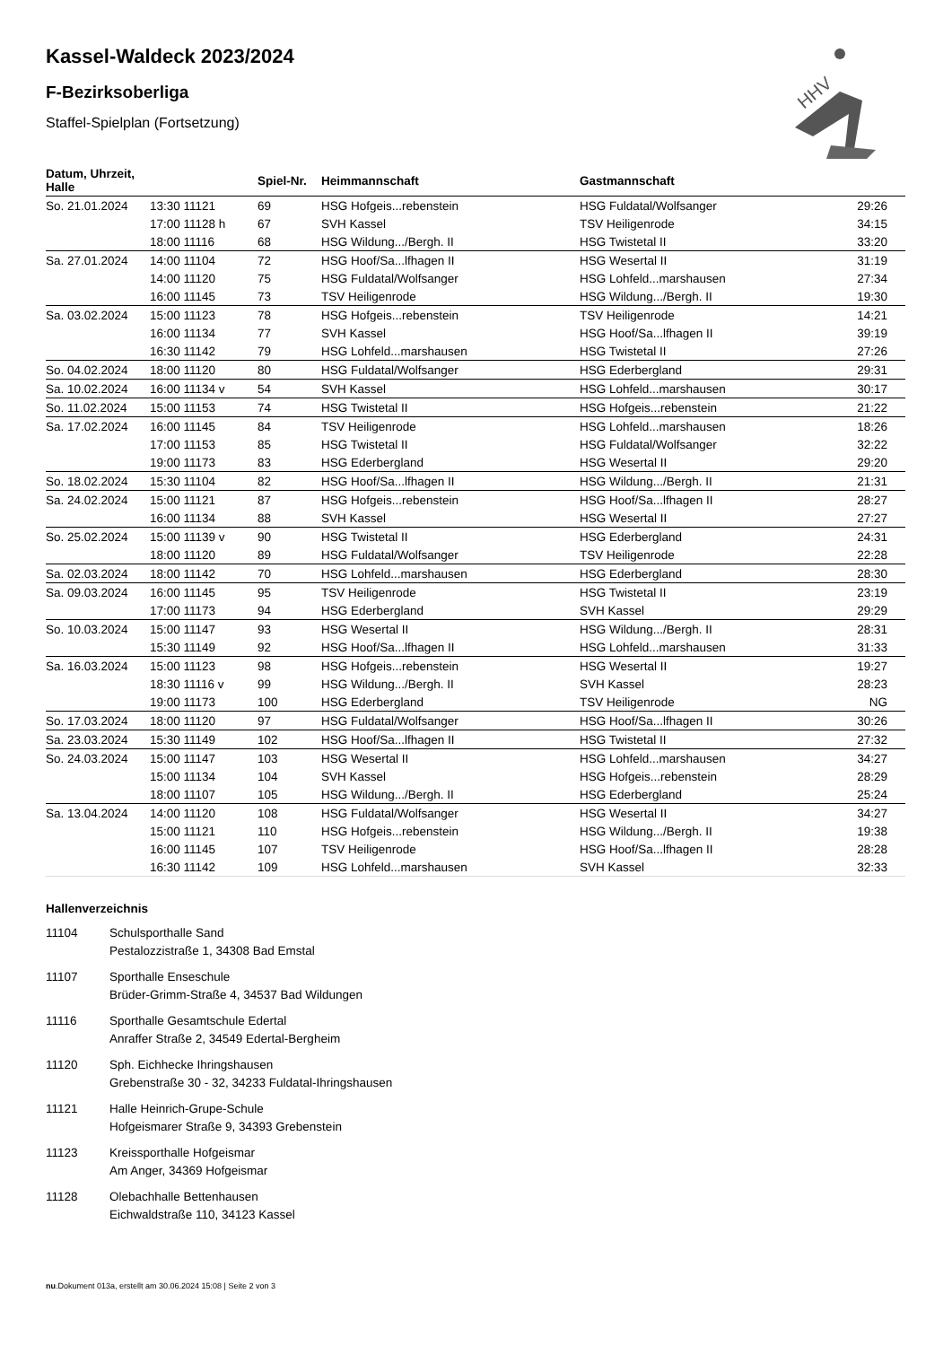HHV
Kassel-Waldeck 2023/2024
F-Bezirksoberliga
Staffel-Spielplan (Fortsetzung)
| Datum, Uhrzeit, Halle | | Spiel-Nr. | Heimmannschaft | Gastmannschaft | |
| --- | --- | --- | --- | --- | --- |
| So. 21.01.2024 | 13:30 11121 | 69 | HSG Hofgeis...rebenstein | HSG Fuldatal/Wolfsanger | 29:26 |
| | 17:00 11128 h | 67 | SVH Kassel | TSV Heiligenrode | 34:15 |
| | 18:00 11116 | 68 | HSG Wildung.../Bergh. II | HSG Twistetal II | 33:20 |
| Sa. 27.01.2024 | 14:00 11104 | 72 | HSG Hoof/Sa...lfhagen II | HSG Wesertal II | 31:19 |
| | 14:00 11120 | 75 | HSG Fuldatal/Wolfsanger | HSG Lohfeld...marshausen | 27:34 |
| | 16:00 11145 | 73 | TSV Heiligenrode | HSG Wildung.../Bergh. II | 19:30 |
| Sa. 03.02.2024 | 15:00 11123 | 78 | HSG Hofgeis...rebenstein | TSV Heiligenrode | 14:21 |
| | 16:00 11134 | 77 | SVH Kassel | HSG Hoof/Sa...lfhagen II | 39:19 |
| | 16:30 11142 | 79 | HSG Lohfeld...marshausen | HSG Twistetal II | 27:26 |
| So. 04.02.2024 | 18:00 11120 | 80 | HSG Fuldatal/Wolfsanger | HSG Ederbergland | 29:31 |
| Sa. 10.02.2024 | 16:00 11134 v | 54 | SVH Kassel | HSG Lohfeld...marshausen | 30:17 |
| So. 11.02.2024 | 15:00 11153 | 74 | HSG Twistetal II | HSG Hofgeis...rebenstein | 21:22 |
| Sa. 17.02.2024 | 16:00 11145 | 84 | TSV Heiligenrode | HSG Lohfeld...marshausen | 18:26 |
| | 17:00 11153 | 85 | HSG Twistetal II | HSG Fuldatal/Wolfsanger | 32:22 |
| | 19:00 11173 | 83 | HSG Ederbergland | HSG Wesertal II | 29:20 |
| So. 18.02.2024 | 15:30 11104 | 82 | HSG Hoof/Sa...lfhagen II | HSG Wildung.../Bergh. II | 21:31 |
| Sa. 24.02.2024 | 15:00 11121 | 87 | HSG Hofgeis...rebenstein | HSG Hoof/Sa...lfhagen II | 28:27 |
| | 16:00 11134 | 88 | SVH Kassel | HSG Wesertal II | 27:27 |
| So. 25.02.2024 | 15:00 11139 v | 90 | HSG Twistetal II | HSG Ederbergland | 24:31 |
| | 18:00 11120 | 89 | HSG Fuldatal/Wolfsanger | TSV Heiligenrode | 22:28 |
| Sa. 02.03.2024 | 18:00 11142 | 70 | HSG Lohfeld...marshausen | HSG Ederbergland | 28:30 |
| Sa. 09.03.2024 | 16:00 11145 | 95 | TSV Heiligenrode | HSG Twistetal II | 23:19 |
| | 17:00 11173 | 94 | HSG Ederbergland | SVH Kassel | 29:29 |
| So. 10.03.2024 | 15:00 11147 | 93 | HSG Wesertal II | HSG Wildung.../Bergh. II | 28:31 |
| | 15:30 11149 | 92 | HSG Hoof/Sa...lfhagen II | HSG Lohfeld...marshausen | 31:33 |
| Sa. 16.03.2024 | 15:00 11123 | 98 | HSG Hofgeis...rebenstein | HSG Wesertal II | 19:27 |
| | 18:30 11116 v | 99 | HSG Wildung.../Bergh. II | SVH Kassel | 28:23 |
| | 19:00 11173 | 100 | HSG Ederbergland | TSV Heiligenrode | NG |
| So. 17.03.2024 | 18:00 11120 | 97 | HSG Fuldatal/Wolfsanger | HSG Hoof/Sa...lfhagen II | 30:26 |
| Sa. 23.03.2024 | 15:30 11149 | 102 | HSG Hoof/Sa...lfhagen II | HSG Twistetal II | 27:32 |
| So. 24.03.2024 | 15:00 11147 | 103 | HSG Wesertal II | HSG Lohfeld...marshausen | 34:27 |
| | 15:00 11134 | 104 | SVH Kassel | HSG Hofgeis...rebenstein | 28:29 |
| | 18:00 11107 | 105 | HSG Wildung.../Bergh. II | HSG Ederbergland | 25:24 |
| Sa. 13.04.2024 | 14:00 11120 | 108 | HSG Fuldatal/Wolfsanger | HSG Wesertal II | 34:27 |
| | 15:00 11121 | 110 | HSG Hofgeis...rebenstein | HSG Wildung.../Bergh. II | 19:38 |
| | 16:00 11145 | 107 | TSV Heiligenrode | HSG Hoof/Sa...lfhagen II | 28:28 |
| | 16:30 11142 | 109 | HSG Lohfeld...marshausen | SVH Kassel | 32:33 |
Hallenverzeichnis
11104 Schulsporthalle Sand
Pestalozzistraße 1, 34308 Bad Emstal
11107 Sporthalle Enseschule
Brüder-Grimm-Straße 4, 34537 Bad Wildungen
11116 Sporthalle Gesamtschule Edertal
Anraffer Straße 2, 34549 Edertal-Bergheim
11120 Sph. Eichhecke Ihringshausen
Grebenstraße 30 - 32, 34233 Fuldatal-Ihringshausen
11121 Halle Heinrich-Grupe-Schule
Hofgeismarer Straße 9, 34393 Grebenstein
11123 Kreissporthalle Hofgeismar
Am Anger, 34369 Hofgeismar
11128 Olebachhalle Bettenhausen
Eichwaldstraße 110, 34123 Kassel
nu.Dokument 013a, erstellt am 30.06.2024 15:08 | Seite 2 von 3